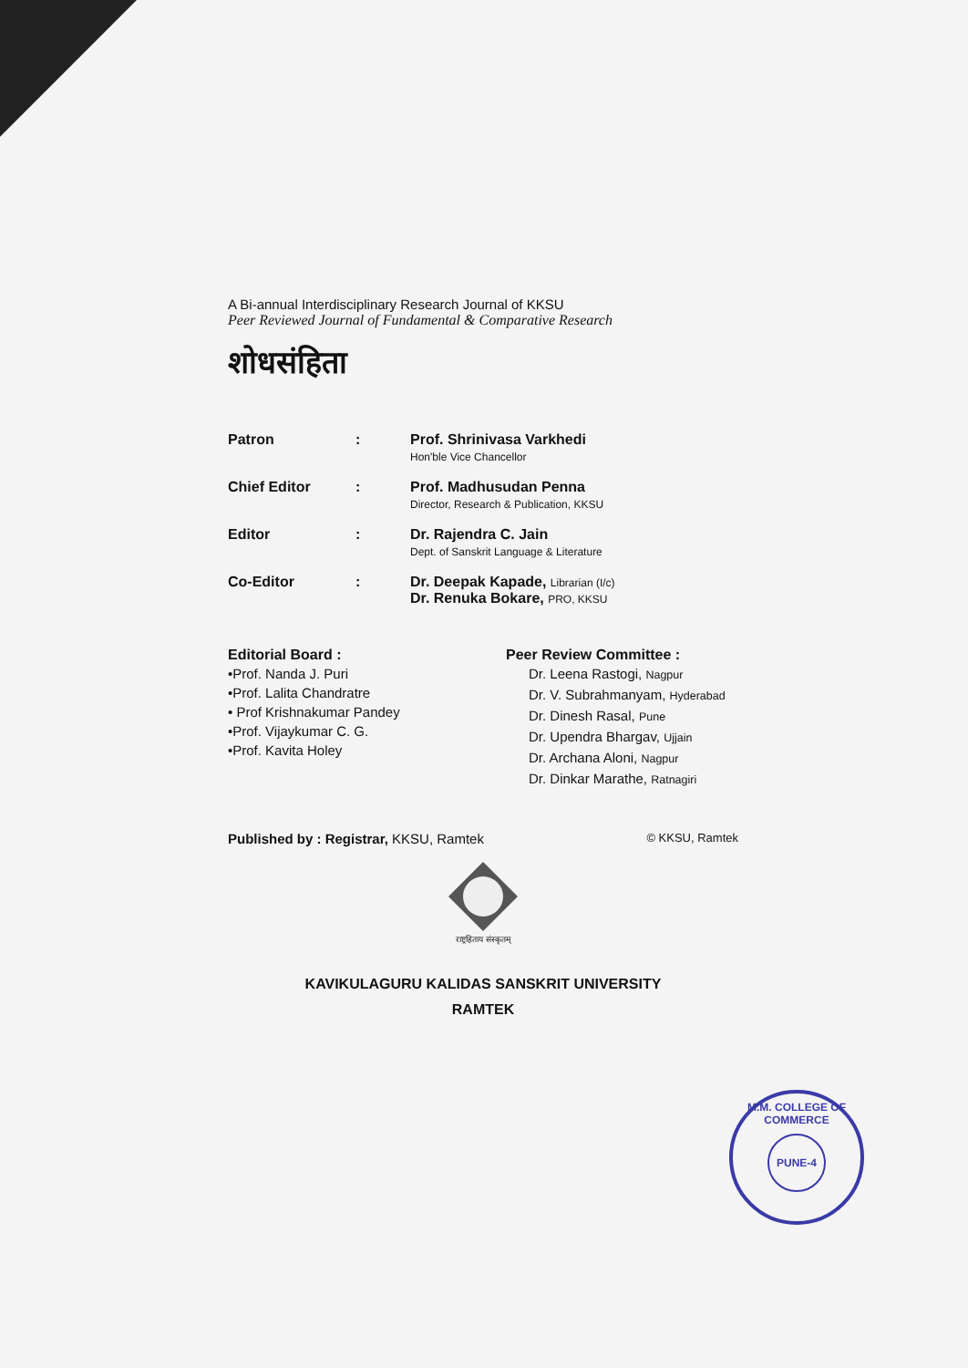A Bi-annual Interdisciplinary Research Journal of KKSU
Peer Reviewed Journal of Fundamental & Comparative Research
शोधसंहिता
| Patron | : | Prof. Shrinivasa Varkhedi Hon'ble Vice Chancellor |
| Chief Editor | : | Prof. Madhusudan Penna Director, Research & Publication, KKSU |
| Editor | : | Dr. Rajendra C. Jain Dept. of Sanskrit Language & Literature |
| Co-Editor | : | Dr. Deepak Kapade, Librarian (I/c) Dr. Renuka Bokare, PRO, KKSU |
Editorial Board :
•Prof. Nanda J. Puri
•Prof. Lalita Chandratre
• Prof Krishnakumar Pandey
•Prof. Vijaykumar C. G.
•Prof. Kavita Holey
Peer Review Committee :
Dr. Leena Rastogi, Nagpur
Dr. V. Subrahmanyam, Hyderabad
Dr. Dinesh Rasal, Pune
Dr. Upendra Bhargav, Ujjain
Dr. Archana Aloni, Nagpur
Dr. Dinkar Marathe, Ratnagiri
Published by : Registrar, KKSU, Ramtek
© KKSU, Ramtek
राष्ट्रहिताय संस्कृतम्
KAVIKULAGURU KALIDAS SANSKRIT UNIVERSITY
RAMTEK
M.M. COLLEGE OF COMMERCE
PUNE-4